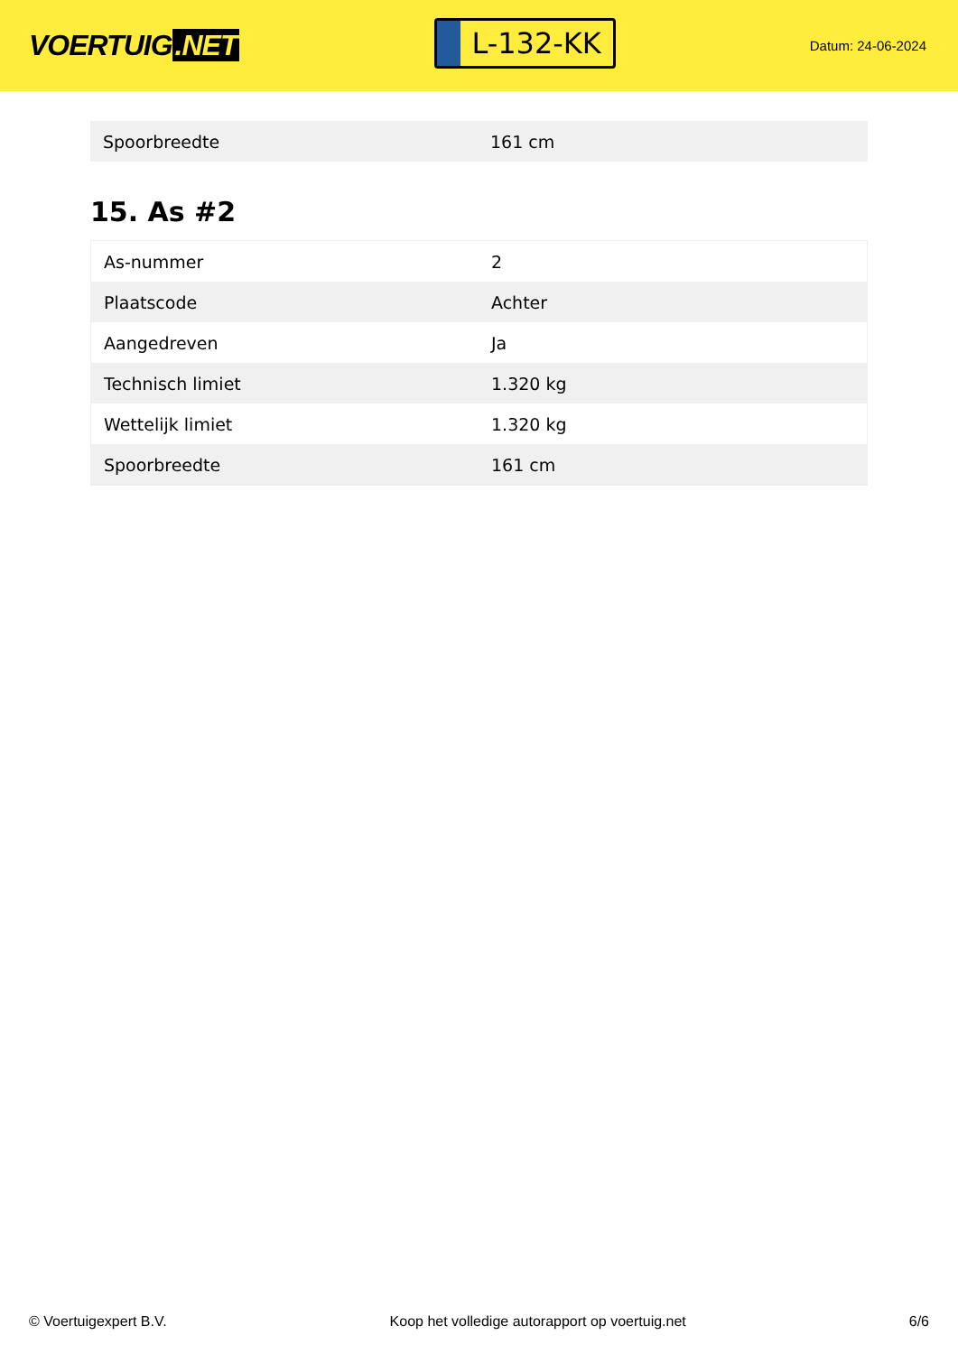VOERTUIG.NET
L-132-KK
Datum: 24-06-2024
| Spoorbreedte | 161 cm |
15. As #2
| As-nummer | 2 |
| Plaatscode | Achter |
| Aangedreven | Ja |
| Technisch limiet | 1.320 kg |
| Wettelijk limiet | 1.320 kg |
| Spoorbreedte | 161 cm |
© Voertuigexpert B.V. Koop het volledige autorapport op voertuig.net 6/6